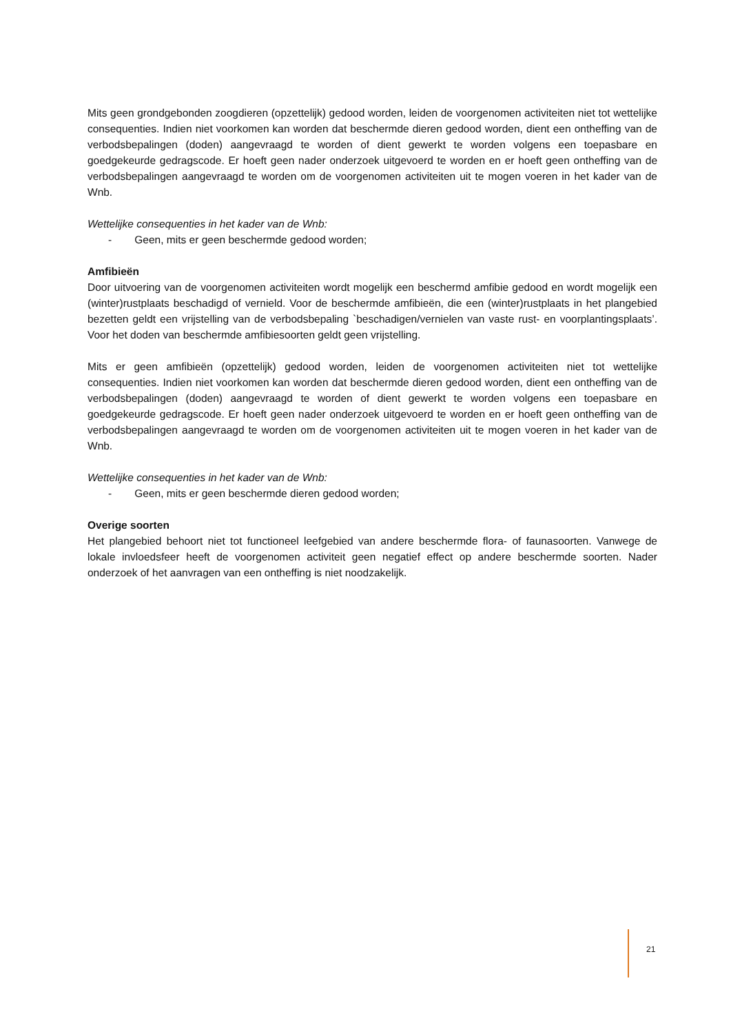Mits geen grondgebonden zoogdieren (opzettelijk) gedood worden, leiden de voorgenomen activiteiten niet tot wettelijke consequenties. Indien niet voorkomen kan worden dat beschermde dieren gedood worden, dient een ontheffing van de verbodsbepalingen (doden) aangevraagd te worden of dient gewerkt te worden volgens een toepasbare en goedgekeurde gedragscode. Er hoeft geen nader onderzoek uitgevoerd te worden en er hoeft geen ontheffing van de verbodsbepalingen aangevraagd te worden om de voorgenomen activiteiten uit te mogen voeren in het kader van de Wnb.
Wettelijke consequenties in het kader van de Wnb:
- Geen, mits er geen beschermde gedood worden;
Amfibieën
Door uitvoering van de voorgenomen activiteiten wordt mogelijk een beschermd amfibie gedood en wordt mogelijk een (winter)rustplaats beschadigd of vernield. Voor de beschermde amfibieën, die een (winter)rustplaats in het plangebied bezetten geldt een vrijstelling van de verbodsbepaling `beschadigen/vernielen van vaste rust- en voorplantingsplaats’. Voor het doden van beschermde amfibiesoorten geldt geen vrijstelling.
Mits er geen amfibieën (opzettelijk) gedood worden, leiden de voorgenomen activiteiten niet tot wettelijke consequenties. Indien niet voorkomen kan worden dat beschermde dieren gedood worden, dient een ontheffing van de verbodsbepalingen (doden) aangevraagd te worden of dient gewerkt te worden volgens een toepasbare en goedgekeurde gedragscode. Er hoeft geen nader onderzoek uitgevoerd te worden en er hoeft geen ontheffing van de verbodsbepalingen aangevraagd te worden om de voorgenomen activiteiten uit te mogen voeren in het kader van de Wnb.
Wettelijke consequenties in het kader van de Wnb:
- Geen, mits er geen beschermde dieren gedood worden;
Overige soorten
Het plangebied behoort niet tot functioneel leefgebied van andere beschermde flora- of faunasoorten. Vanwege de lokale invloedsfeer heeft de voorgenomen activiteit geen negatief effect op andere beschermde soorten. Nader onderzoek of het aanvragen van een ontheffing is niet noodzakelijk.
21